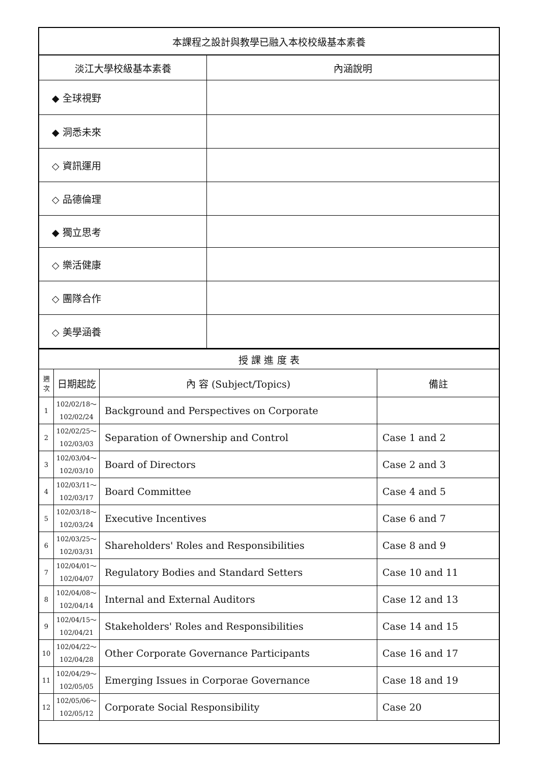| 本課程之設計與教學已融入本校校級基本素養 | |
| --- | --- |
| 淡江大學校級基本素養 | 內涵說明 |
| ◆ 全球視野 | |
| ◆ 洞悉未來 | |
| ◇ 資訊運用 | |
| ◇ 品德倫理 | |
| ◆ 獨立思考 | |
| ◇ 樂活健康 | |
| ◇ 團隊合作 | |
| ◇ 美學涵養 | |
| 授 課 進 度 表 | | | |
| --- | --- | --- | --- |
| 週 次 | 日期起訖 | 內 容 (Subject/Topics) | 備註 |
| 1 | 102/02/18～ 102/02/24 | Background and Perspectives on Corporate | |
| 2 | 102/02/25～ 102/03/03 | Separation of Ownership and Control | Case 1 and 2 |
| 3 | 102/03/04～ 102/03/10 | Board of Directors | Case 2 and 3 |
| 4 | 102/03/11～ 102/03/17 | Board Committee | Case 4 and 5 |
| 5 | 102/03/18～ 102/03/24 | Executive Incentives | Case 6 and 7 |
| 6 | 102/03/25～ 102/03/31 | Shareholders' Roles and Responsibilities | Case 8 and 9 |
| 7 | 102/04/01～ 102/04/07 | Regulatory Bodies and Standard Setters | Case 10 and 11 |
| 8 | 102/04/08～ 102/04/14 | Internal and External Auditors | Case 12 and 13 |
| 9 | 102/04/15～ 102/04/21 | Stakeholders' Roles and Responsibilities | Case 14 and 15 |
| 10 | 102/04/22～ 102/04/28 | Other Corporate Governance Participants | Case 16 and 17 |
| 11 | 102/04/29～ 102/05/05 | Emerging Issues in Corporae Governance | Case 18 and 19 |
| 12 | 102/05/06～ 102/05/12 | Corporate Social Responsibility | Case 20 |